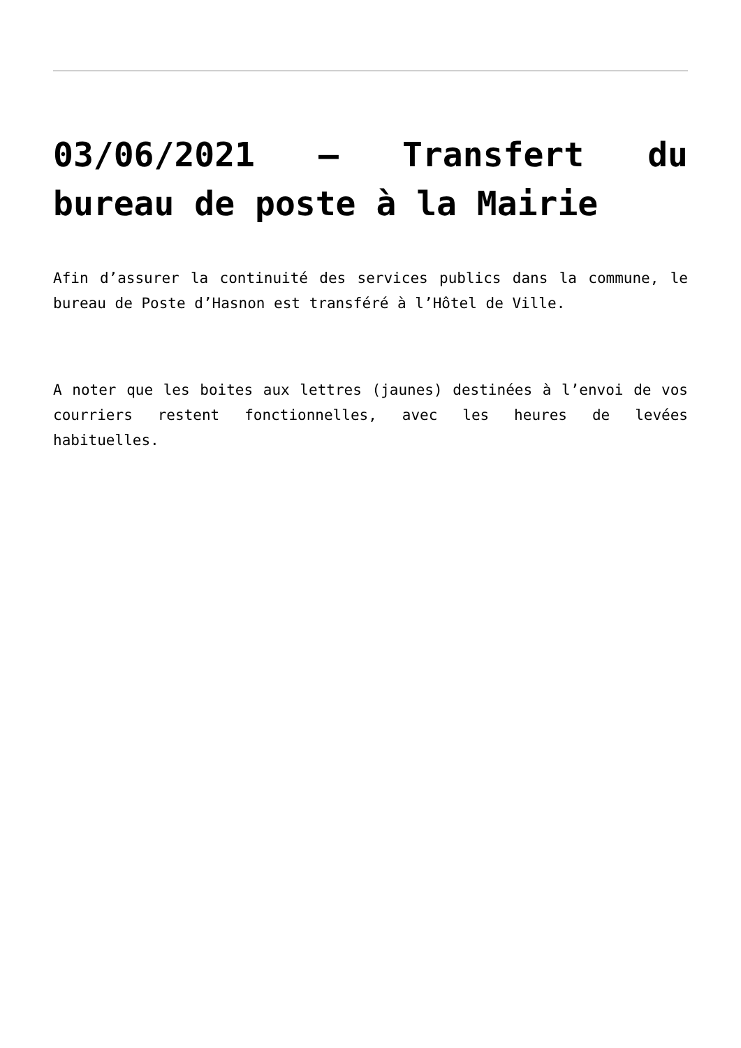03/06/2021 – Transfert du bureau de poste à la Mairie
Afin d’assurer la continuité des services publics dans la commune, le bureau de Poste d’Hasnon est transféré à l’Hôtel de Ville.
A noter que les boites aux lettres (jaunes) destinées à l’envoi de vos courriers restent fonctionnelles, avec les heures de levées habituelles.